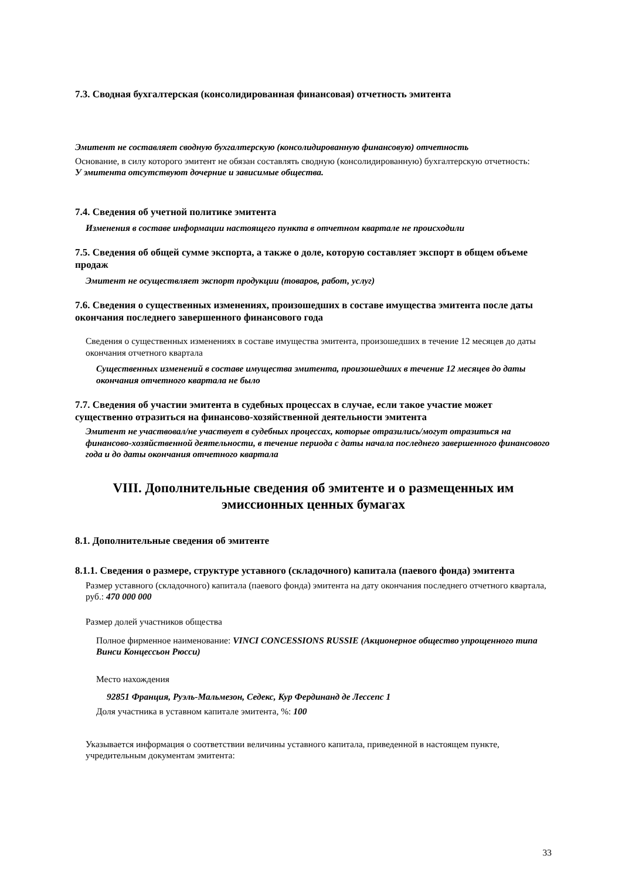7.3. Сводная бухгалтерская (консолидированная финансовая) отчетность эмитента
Эмитент не составляет сводную бухгалтерскую (консолидированную финансовую) отчетность
Основание, в силу которого эмитент не обязан составлять сводную (консолидированную) бухгалтерскую отчетность:
У эмитента отсутствуют дочерние и зависимые общества.
7.4. Сведения об учетной политике эмитента
Изменения в составе информации настоящего пункта в отчетном квартале не происходили
7.5. Сведения об общей сумме экспорта, а также о доле, которую составляет экспорт в общем объеме продаж
Эмитент не осуществляет экспорт продукции (товаров, работ, услуг)
7.6. Сведения о существенных изменениях, произошедших в составе имущества эмитента после даты окончания последнего завершенного финансового года
Сведения о существенных изменениях в составе имущества эмитента, произошедших в течение 12 месяцев до даты окончания отчетного квартала
Существенных изменений в составе имущества эмитента, произошедших в течение 12 месяцев до даты окончания отчетного квартала не было
7.7. Сведения об участии эмитента в судебных процессах в случае, если такое участие может существенно отразиться на финансово-хозяйственной деятельности эмитента
Эмитент не участвовал/не участвует в судебных процессах, которые отразились/могут отразиться на финансово-хозяйственной деятельности, в течение периода с даты начала последнего завершенного финансового года и до даты окончания отчетного квартала
VIII. Дополнительные сведения об эмитенте и о размещенных им эмиссионных ценных бумагах
8.1. Дополнительные сведения об эмитенте
8.1.1. Сведения о размере, структуре уставного (складочного) капитала (паевого фонда) эмитента
Размер уставного (складочного) капитала (паевого фонда) эмитента на дату окончания последнего отчетного квартала, руб.: 470 000 000
Размер долей участников общества
Полное фирменное наименование: VINCI CONCESSIONS RUSSIE (Акционерное общество упрощенного типа Винси Концессьон Рюсси)
Место нахождения
92851 Франция, Руэль-Мальмезон, Седекс, Кур Фердинанд де Лессепс 1
Доля участника в уставном капитале эмитента, %: 100
Указывается информация о соответствии величины уставного капитала, приведенной в настоящем пункте, учредительным документам эмитента:
33